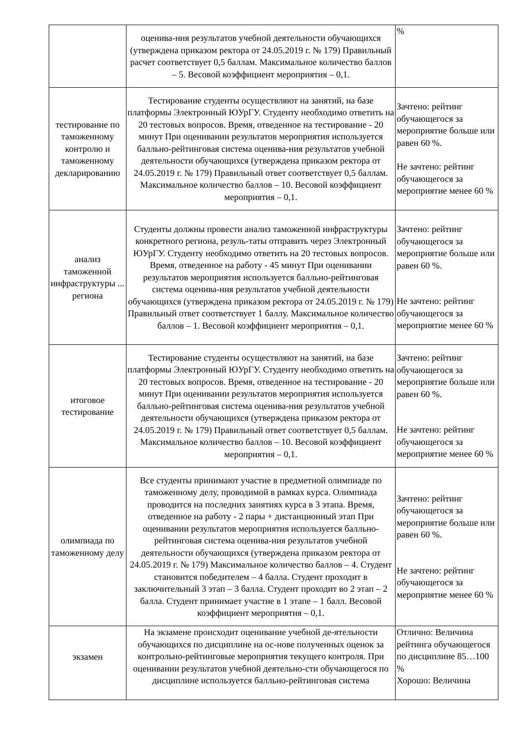| | оценива-ния результатов учебной деятельности обучающихся (утверждена приказом ректора от 24.05.2019 г. № 179) Правильный расчет соответствует 0,5 баллам. Максимальное количество баллов – 5. Весовой коэффициент мероприятия – 0,1. | % |
| тестирование по таможенному контролю и таможенному декларированию | Тестирование студенты осуществляют на занятий, на базе платформы Электронный ЮУрГУ. Студенту необходимо ответить на 20 тестовых вопросов. Время, отведенное на тестирование - 20 минут При оценивании результатов мероприятия используется балльно-рейтинговая система оценива-ния результатов учебной деятельности обучающихся (утверждена приказом ректора от 24.05.2019 г. № 179) Правильный ответ соответствует 0,5 баллам. Максимальное количество баллов – 10. Весовой коэффициент мероприятия – 0,1. | Зачтено: рейтинг обучающегося за мероприятие больше или равен 60 %. Не зачтено: рейтинг обучающегося за мероприятие менее 60 % |
| анализ таможенной инфраструктуры ... региона | Студенты должны провести анализ таможенной инфраструктуры конкретного региона, резуль-таты отправить через Электронный ЮУрГУ. Студенту необходимо ответить на 20 тестовых вопросов. Время, отведенное на работу - 45 минут При оценивании результатов мероприятия используется балльно-рейтинговая система оценива-ния результатов учебной деятельности обучающихся (утверждена приказом ректора от 24.05.2019 г. № 179) Правильный ответ соответствует 1 баллу. Максимальное количество баллов – 1. Весовой коэффициент мероприятия – 0,1. | Зачтено: рейтинг обучающегося за мероприятие больше или равен 60 %. Не зачтено: рейтинг обучающегося за мероприятие менее 60 % |
| итоговое тестирование | Тестирование студенты осуществляют на занятий, на базе платформы Электронный ЮУрГУ. Студенту необходимо ответить на 20 тестовых вопросов. Время, отведенное на тестирование - 20 минут При оценивании результатов мероприятия используется балльно-рейтинговая система оценива-ния результатов учебной деятельности обучающихся (утверждена приказом ректора от 24.05.2019 г. № 179) Правильный ответ соответствует 0,5 баллам. Максимальное количество баллов – 10. Весовой коэффициент мероприятия – 0,1. | Зачтено: рейтинг обучающегося за мероприятие больше или равен 60 %. Не зачтено: рейтинг обучающегося за мероприятие менее 60 % |
| олимпиада по таможенному делу | Все студенты принимают участие в предметной олимпиаде по таможенному делу, проводимой в рамках курса. Олимпиада проводится на последних занятиях курса в 3 этапа. Время, отведенное на работу - 2 пары + дистанционный этап При оценивании результатов мероприятия используется балльно-рейтинговая система оценива-ния результатов учебной деятельности обучающихся (утверждена приказом ректора от 24.05.2019 г. № 179) Максимальное количество баллов – 4. Студент становится победителем – 4 балла. Студент проходит в заключительный 3 этап – 3 балла. Студент проходит во 2 этап – 2 балла. Студент принимает участие в 1 этапе – 1 балл. Весовой коэффициент мероприятия – 0,1. | Зачтено: рейтинг обучающегося за мероприятие больше или равен 60 %. Не зачтено: рейтинг обучающегося за мероприятие менее 60 % |
| экзамен | На экзамене происходит оценивание учебной де-ятельности обучающихся по дисциплине на ос-нове полученных оценок за контрольно-рейтинговые мероприятия текущего контроля. При оценивании результатов учебной деятельно-сти обучающегося по дисциплине используется балльно-рейтинговая система | Отлично: Величина рейтинга обучающегося по дисциплине 85…100 % Хорошо: Величина |